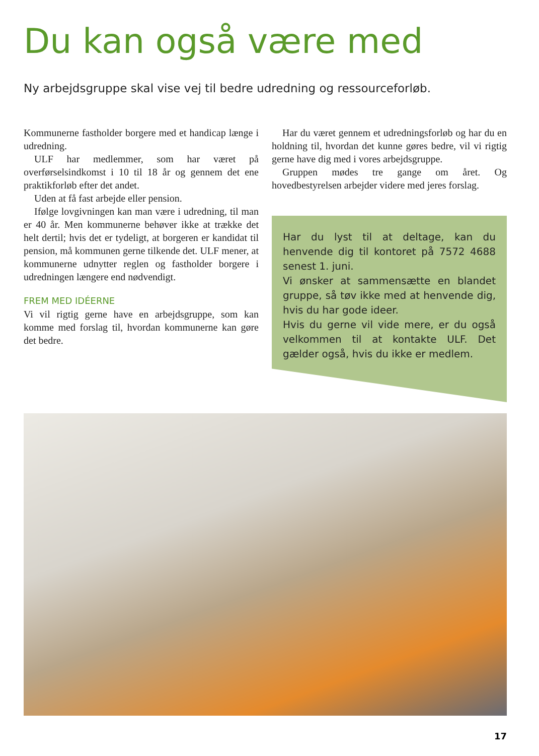Du kan også være med
Ny arbejdsgruppe skal vise vej til bedre udredning og ressourceforløb.
Kommunerne fastholder borgere med et handicap længe i udredning.
ULF har medlemmer, som har været på overførselsindkomst i 10 til 18 år og gennem det ene praktikforløb efter det andet.
Uden at få fast arbejde eller pension.
Ifølge lovgivningen kan man være i udredning, til man er 40 år. Men kommunerne behøver ikke at trække det helt dertil; hvis det er tydeligt, at borgeren er kandidat til pension, må kommunen gerne tilkende det. ULF mener, at kommunerne udnytter reglen og fastholder borgere i udredningen længere end nødvendigt.
FREM MED IDÉERNE
Vi vil rigtig gerne have en arbejdsgruppe, som kan komme med forslag til, hvordan kommunerne kan gøre det bedre.
Har du været gennem et udredningsforløb og har du en holdning til, hvordan det kunne gøres bedre, vil vi rigtig gerne have dig med i vores arbejdsgruppe.
Gruppen mødes tre gange om året. Og hovedbestyrelsen arbejder videre med jeres forslag.
Har du lyst til at deltage, kan du henvende dig til kontoret på 7572 4688 senest 1. juni.
Vi ønsker at sammensætte en blandet gruppe, så tøv ikke med at henvende dig, hvis du har gode ideer.
Hvis du gerne vil vide mere, er du også velkommen til at kontakte ULF. Det gælder også, hvis du ikke er medlem.
17